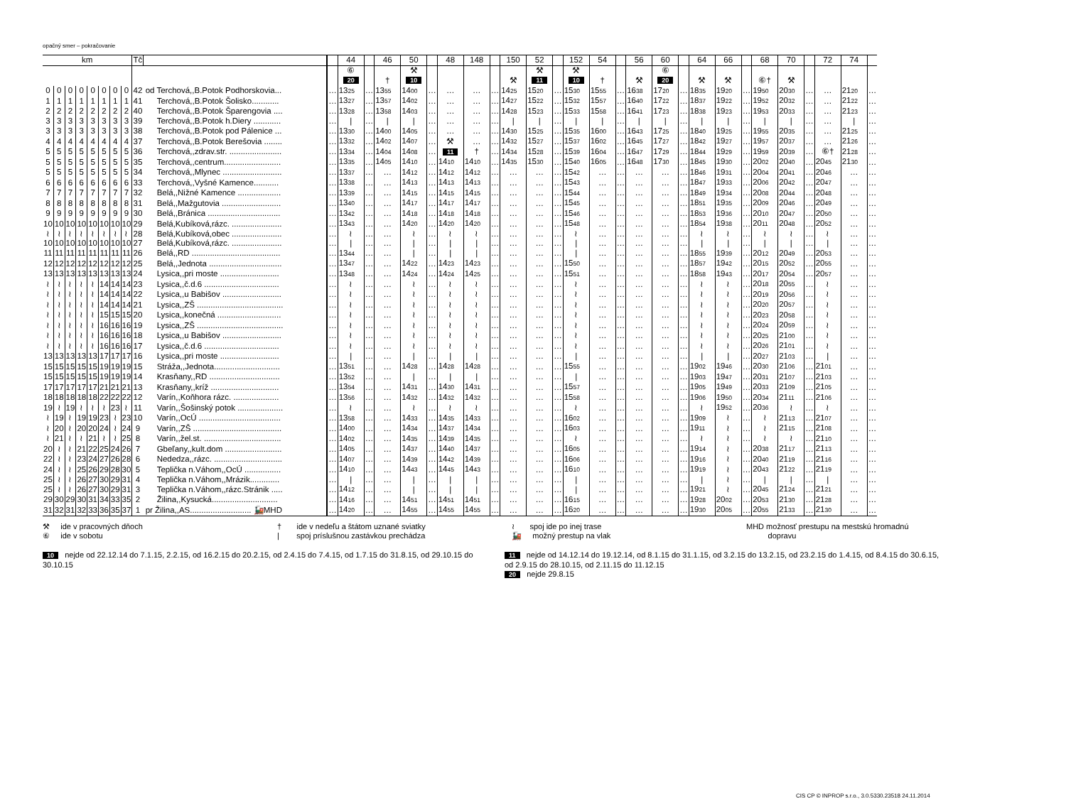opačný smer – pokračovanie
| km | | | | | | | | Tč | | | 44 | | 46 | 50 | | 48 | 148 | | 150 | 52 | | 152 | 54 | | 56 | 60 | | 64 | 66 | | 68 | 70 | | 72 | 74 | |
| --- | --- | --- | --- | --- | --- | --- | --- | --- | --- | --- | --- | --- | --- | --- | --- | --- | --- | --- | --- | --- | --- | --- | --- | --- | --- | --- | --- | --- | --- | --- | --- | --- | --- | --- | --- | --- |
| | | | | | | | | | | | ⑥ | | | ⚒ | | | | | | ⚒ | | ⚒ | | | | ⑥ | | | | | | | | | | |
| | | | | | | | | | | | 20 | | † | 10 | | | | | ⚒ | 11 | | 10 | † | | ⚒ | 20 | | ⚒ | ⚒ | | ⑥† | ⚒ | | | | |
| 0 | 0 | 0 | 0 | 0 | 0 | 0 | 0 | 42 | od Terchová,,B.Potok Podhorskovia... | … | 13 25 | … | 13 55 | 14 00 | … | … | … | … | 14 25 | 15 20 | … | 15 30 | 15 55 | … | 16 38 | 17 20 | … | 18 35 | 19 20 | … | 19 50 | 20 30 | … | … | 21 20 | … |
| 1 | 1 | 1 | 1 | 1 | 1 | 1 | 1 | 41 | Terchová,,B.Potok Šolisko............ | … | 13 27 | … | 13 57 | 14 02 | … | … | … | … | 14 27 | 15 22 | … | 15 32 | 15 57 | … | 16 40 | 17 22 | … | 18 37 | 19 22 | … | 19 52 | 20 32 | … | … | 21 22 | … |
| 2 | 2 | 2 | 2 | 2 | 2 | 2 | 2 | 40 | Terchová,,B.Potok Šparengovia .... | … | 13 28 | … | 13 58 | 14 03 | … | … | … | … | 14 28 | 15 23 | … | 15 33 | 15 58 | … | 16 41 | 17 23 | … | 18 38 | 19 23 | … | 19 53 | 20 33 | … | … | 21 23 | … |
| 3 | 3 | 3 | 3 | 3 | 3 | 3 | 3 | 39 | Terchová,,B.Potok h.Diery ............ | … | / | … | / | / | … | … | … | … | / | / | … | / | / | … | / | / | … | / | / | … | / | / | … | … | / | … |
| 3 | 3 | 3 | 3 | 3 | 3 | 3 | 3 | 38 | Terchová,,B.Potok pod Pálenice ... | … | 13 30 | … | 14 00 | 14 05 | … | … | … | … | 14 30 | 15 25 | … | 15 35 | 16 00 | … | 16 43 | 17 25 | … | 18 40 | 19 25 | … | 19 55 | 20 35 | … | … | 21 25 | … |
| 4 | 4 | 4 | 4 | 4 | 4 | 4 | 4 | 37 | Terchová,,B.Potok Berešovia ........ | … | 13 32 | … | 14 02 | 14 07 | … | ⚒ | … | … | 14 32 | 15 27 | … | 15 37 | 16 02 | … | 16 45 | 17 27 | … | 18 42 | 19 27 | … | 19 57 | 20 37 | … | … | 21 26 | … |
| 5 | 5 | 5 | 5 | 5 | 5 | 5 | 5 | 36 | Terchová,,zdrav.str. ....................... | … | 13 34 | … | 14 04 | 14 08 | … | 11 | † | … | 14 34 | 15 28 | … | 15 39 | 16 04 | … | 16 47 | 17 29 | … | 18 44 | 19 29 | … | 19 59 | 20 39 | … | ⑥† | 21 28 | … |
| 5 | 5 | 5 | 5 | 5 | 5 | 5 | 5 | 35 | Terchová,,centrum......................... | … | 13 35 | … | 14 05 | 14 10 | … | 14 10 | 14 10 | … | 14 35 | 15 30 | … | 15 40 | 16 05 | … | 16 48 | 17 30 | … | 18 45 | 19 30 | … | 20 02 | 20 40 | … | 20 45 | 21 30 | … |
| 5 | 5 | 5 | 5 | 5 | 5 | 5 | 5 | 34 | Terchová,,Mlynec .......................... | … | 13 37 | … | … | 14 12 | … | 14 12 | 14 12 | … | … | … | … | 15 42 | … | … | … | … | … | 18 46 | 19 31 | … | 20 04 | 20 41 | … | 20 46 | … | … |
| 6 | 6 | 6 | 6 | 6 | 6 | 6 | 6 | 33 | Terchová,,Vyšné Kamence........... | … | 13 38 | … | … | 14 13 | … | 14 13 | 14 13 | … | … | … | … | 15 43 | … | … | … | … | … | 18 47 | 19 33 | … | 20 06 | 20 42 | … | 20 47 | … | … |
| 7 | 7 | 7 | 7 | 7 | 7 | 7 | 7 | 32 | Belá,,Nižné Kamence ................... | … | 13 39 | … | … | 14 15 | … | 14 15 | 14 15 | … | … | … | … | 15 44 | … | … | … | … | … | 18 49 | 19 34 | … | 20 08 | 20 44 | … | 20 48 | … | … |
| 8 | 8 | 8 | 8 | 8 | 8 | 8 | 8 | 31 | Belá,,Mažgutovia .......................... | … | 13 40 | … | … | 14 17 | … | 14 17 | 14 17 | … | … | … | … | 15 45 | … | … | … | … | … | 18 51 | 19 35 | … | 20 09 | 20 46 | … | 20 49 | … | … |
| 9 | 9 | 9 | 9 | 9 | 9 | 9 | 9 | 30 | Belá,,Bránica ................................ | … | 13 42 | … | … | 14 18 | … | 14 18 | 14 18 | … | … | … | … | 15 46 | … | … | … | … | … | 18 53 | 19 36 | … | 20 10 | 20 47 | … | 20 50 | … | … |
| 10 | 10 | 10 | 10 | 10 | 10 | 10 | 10 | 29 | Belá,Kubíková,rázc. ...................... | … | 13 43 | … | … | 14 20 | … | 14 20 | 14 20 | … | … | … | … | 15 48 | … | … | … | … | … | 18 54 | 19 38 | … | 20 11 | 20 48 | … | 20 52 | … | … |
| ≀ | ≀ | ≀ | ≀ | ≀ | ≀ | ≀ | ≀ | 28 | Belá,Kubíková,obec ...................... | … | ≀ | … | … | ≀ | … | ≀ | ≀ | … | … | … | … | ≀ | … | … | … | … | … | ≀ | ≀ | … | ≀ | ≀ | … | ≀ | … | … |
| 10 | 10 | 10 | 10 | 10 | 10 | 10 | 10 | 27 | Belá,Kubíková,rázc. ...................... | … | / | … | … | / | … | / | / | … | … | … | … | / | … | … | … | … | … | / | / | … | / | / | … | / | … | … |
| 11 | 11 | 11 | 11 | 11 | 11 | 11 | 11 | 26 | Belá,,RD ....................................... | … | 13 44 | … | … | / | … | / | / | … | … | … | … | / | … | … | … | … | … | 18 55 | 19 39 | … | 20 12 | 20 49 | … | 20 53 | … | … |
| 12 | 12 | 12 | 12 | 12 | 12 | 12 | 12 | 25 | Belá,,Jednota ................................ | … | 13 47 | … | … | 14 22 | … | 14 23 | 14 23 | … | … | … | … | 15 50 | … | … | … | … | … | 18 57 | 19 42 | … | 20 15 | 20 52 | … | 20 55 | … | … |
| 13 | 13 | 13 | 13 | 13 | 13 | 13 | 13 | 24 | Lysica,,pri moste .......................... | … | 13 48 | … | … | 14 24 | … | 14 24 | 14 25 | … | … | … | … | 15 51 | … | … | … | … | … | 18 58 | 19 43 | … | 20 17 | 20 54 | … | 20 57 | … | … |
| ≀ | ≀ | ≀ | ≀ | ≀ | 14 | 14 | 14 | 23 | Lysica,,č.d.6 ................................. | … | ≀ | … | … | ≀ | … | ≀ | ≀ | … | … | … | … | ≀ | … | … | … | … | … | ≀ | ≀ | … | 20 18 | 20 55 | … | ≀ | … | … |
| ≀ | ≀ | ≀ | ≀ | ≀ | 14 | 14 | 14 | 22 | Lysica,,u Babišov .......................... | … | ≀ | … | … | ≀ | … | ≀ | ≀ | … | … | … | … | ≀ | … | … | … | … | … | ≀ | ≀ | … | 20 19 | 20 56 | … | ≀ | … | … |
| ≀ | ≀ | ≀ | ≀ | ≀ | 14 | 14 | 14 | 21 | Lysica,,ZŠ ...................................... | … | ≀ | … | … | ≀ | … | ≀ | ≀ | … | … | … | … | ≀ | … | … | … | … | … | ≀ | ≀ | … | 20 20 | 20 57 | … | ≀ | … | … |
| ≀ | ≀ | ≀ | ≀ | ≀ | 15 | 15 | 15 | 20 | Lysica,,konečná ............................ | … | ≀ | … | … | ≀ | … | ≀ | ≀ | … | … | … | … | ≀ | … | … | … | … | … | ≀ | ≀ | … | 20 23 | 20 58 | … | ≀ | … | … |
| ≀ | ≀ | ≀ | ≀ | ≀ | 16 | 16 | 16 | 19 | Lysica,,ZŠ ...................................... | … | ≀ | … | … | ≀ | … | ≀ | ≀ | … | … | … | … | ≀ | … | … | … | … | … | ≀ | ≀ | … | 20 24 | 20 59 | … | ≀ | … | … |
| ≀ | ≀ | ≀ | ≀ | ≀ | 16 | 16 | 16 | 18 | Lysica,,u Babišov .......................... | … | ≀ | … | … | ≀ | … | ≀ | ≀ | … | … | … | … | ≀ | … | … | … | … | … | ≀ | ≀ | … | 20 25 | 21 00 | … | ≀ | … | … |
| ≀ | ≀ | ≀ | ≀ | ≀ | 16 | 16 | 16 | 17 | Lysica,,č.d.6 ................................. | … | ≀ | … | … | ≀ | … | ≀ | ≀ | … | … | … | … | ≀ | … | … | … | … | … | ≀ | ≀ | … | 20 26 | 21 01 | … | ≀ | … | … |
| 13 | 13 | 13 | 13 | 13 | 17 | 17 | 17 | 16 | Lysica,,pri moste .......................... | … | / | … | … | / | … | / | / | … | … | … | … | / | … | … | … | … | … | / | / | … | 20 27 | 21 03 | … | / | … | … |
| 15 | 15 | 15 | 15 | 15 | 19 | 19 | 19 | 15 | Stráža,,Jednota............................. | … | 13 51 | … | … | 14 28 | … | 14 28 | 14 28 | … | … | … | … | 15 55 | … | … | … | … | … | 19 02 | 19 46 | … | 20 30 | 21 06 | … | 21 01 | … | … |
| 15 | 15 | 15 | 15 | 15 | 19 | 19 | 19 | 14 | Krasňany,,RD ............................... | … | 13 52 | … | … | / | … | / | / | … | … | … | … | / | … | … | … | … | … | 19 03 | 19 47 | … | 20 31 | 21 07 | … | 21 03 | … | … |
| 17 | 17 | 17 | 17 | 17 | 21 | 21 | 21 | 13 | Krasňany,,kríž .............................. | … | 13 54 | … | … | 14 31 | … | 14 30 | 14 31 | … | … | … | … | 15 57 | … | … | … | … | … | 19 05 | 19 49 | … | 20 33 | 21 09 | … | 21 05 | … | … |
| 18 | 18 | 18 | 18 | 18 | 22 | 22 | 22 | 12 | Varín,,Koňhora rázc. .................... | … | 13 56 | … | … | 14 32 | … | 14 32 | 14 32 | … | … | … | … | 15 58 | … | … | … | … | … | 19 06 | 19 50 | … | 20 34 | 21 11 | … | 21 06 | … | … |
| 19 | ≀ | 19 | ≀ | ≀ | ≀ | 23 | ≀ | 11 | Varín,,Šošinský potok .................... | … | ≀ | … | … | ≀ | … | ≀ | ≀ | … | … | … | … | ≀ | … | … | … | … | … | ≀ | 19 52 | … | 20 36 | ≀ | … | ≀ | … | … |
| ≀ | 19 | ≀ | 19 | 19 | 23 | ≀ | 23 | 10 | Varín,,OcÚ .................................... | … | 13 58 | … | … | 14 33 | … | 14 35 | 14 33 | … | … | … | … | 16 02 | … | … | … | … | … | 19 09 | ≀ | … | ≀ | 21 13 | … | 21 07 | … | … |
| ≀ | 20 | ≀ | 20 | 20 | 24 | ≀ | 24 | 9 | Varín,,ZŠ ....................................... | … | 14 00 | … | … | 14 34 | … | 14 37 | 14 34 | … | … | … | … | 16 03 | … | … | … | … | … | 19 11 | ≀ | … | ≀ | 21 15 | … | 21 08 | … | … |
| ≀ | 21 | ≀ | ≀ | 21 | ≀ | ≀ | 25 | 8 | Varín,,žel.st. .................................. | … | 14 02 | … | … | 14 35 | … | 14 39 | 14 35 | … | … | … | … | ≀ | … | … | … | … | … | ≀ | ≀ | … | ≀ | ≀ | … | 21 10 | … | … |
| 20 | ≀ | ≀ | 21 | 22 | 25 | 24 | 26 | 7 | Gbeľany,,kult.dom ......................... | … | 14 05 | … | … | 14 37 | … | 14 40 | 14 37 | … | … | … | … | 16 05 | … | … | … | … | … | 19 14 | ≀ | … | 20 38 | 21 17 | … | 21 13 | … | … |
| 22 | ≀ | ≀ | 23 | 24 | 27 | 26 | 28 | 6 | Nededza,,rázc. .............................. | … | 14 07 | … | … | 14 39 | … | 14 42 | 14 39 | … | … | … | … | 16 06 | … | … | … | … | … | 19 16 | ≀ | … | 20 40 | 21 19 | … | 21 16 | … | … |
| 24 | ≀ | ≀ | 25 | 26 | 29 | 28 | 30 | 5 | Teplička n.Váhom,,OcÚ ................ | … | 14 10 | … | … | 14 43 | … | 14 45 | 14 43 | … | … | … | … | 16 10 | … | … | … | … | … | 19 19 | ≀ | … | 20 43 | 21 22 | … | 21 19 | … | … |
| 25 | ≀ | ≀ | 26 | 27 | 30 | 29 | 31 | 4 | Teplička n.Váhom,,Mrázik............. | … | / | … | … | / | … | / | / | … | … | … | … | / | … | … | … | … | … | / | ≀ | … | / | / | … | / | … | … |
| 25 | ≀ | ≀ | 26 | 27 | 30 | 29 | 31 | 3 | Teplička n.Váhom,,rázc.Stránik ..... | … | 14 12 | … | … | / | … | / | / | … | … | … | … | / | … | … | … | … | … | 19 21 | ≀ | … | 20 45 | 21 24 | … | 21 21 | … | … |
| 29 | 30 | 29 | 30 | 31 | 34 | 33 | 35 | 2 | Žilina,,Kysucká............................. | … | 14 16 | … | … | 14 51 | … | 14 51 | 14 51 | … | … | … | … | 16 15 | … | … | … | … | … | 19 28 | 20 02 | … | 20 53 | 21 30 | … | 21 28 | … | … |
| 31 | 32 | 31 | 32 | 33 | 36 | 35 | 37 | 1 | pr Žilina,,AS........................... 🚂MHD | … | 14 20 | … | … | 14 55 | … | 14 55 | 14 55 | … | … | … | … | 16 20 | … | … | … | … | … | 19 30 | 20 05 | … | 20 55 | 21 33 | … | 21 30 | … | … |
⚒ ide v pracovných dňoch
⑥ ide v sobotu
† ide v nedeľu a štátom uznané sviatky
| spoj príslušnou zastávkou prechádza
≀ spoj ide po inej trase
🚂 možný prestup na vlak
MHD možnosť prestupu na mestskú hromadnú
dopravu
10 nejde od 22.12.14 do 7.1.15, 2.2.15, od 16.2.15 do 20.2.15, od 2.4.15 do 7.4.15, od 1.7.15 do 31.8.15, od 29.10.15 do 30.10.15
11 nejde od 14.12.14 do 19.12.14, od 8.1.15 do 31.1.15, od 3.2.15 do 13.2.15, od 23.2.15 do 1.4.15, od 8.4.15 do 30.6.15, od 2.9.15 do 28.10.15, od 2.11.15 do 11.12.15
20 nejde 29.8.15
CIS CP © INPROP s.r.o., 3.0.5330.23518 24.11.2014